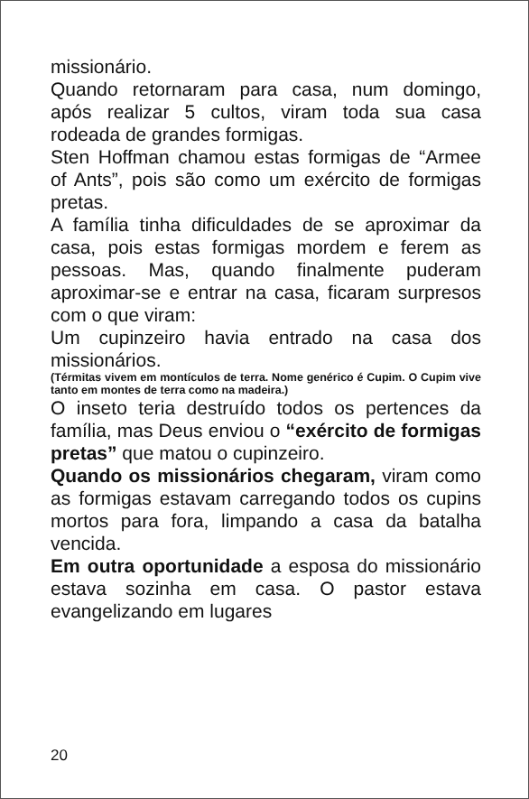missionário.
Quando retornaram para casa, num domingo, após realizar 5 cultos, viram toda sua casa rodeada de grandes formigas.
Sten Hoffman chamou estas formigas de “Armee of Ants”, pois são como um exército de formigas pretas.
A família tinha dificuldades de se aproximar da casa, pois estas formigas mordem e ferem as pessoas. Mas, quando finalmente puderam aproximar-se e entrar na casa, ficaram surpresos com o que viram:
Um cupinzeiro havia entrado na casa dos missionários.
(Térmitas vivem em montículos de terra. Nome genérico é Cupim. O Cupim vive tanto em montes de terra como na madeira.)
O inseto teria destruído todos os pertences da família, mas Deus enviou o “exército de formigas pretas” que matou o cupinzeiro.
Quando os missionários chegaram, viram como as formigas estavam carregando todos os cupins mortos para fora, limpando a casa da batalha vencida.
Em outra oportunidade a esposa do missionário estava sozinha em casa. O pastor estava evangelizando em lugares
20